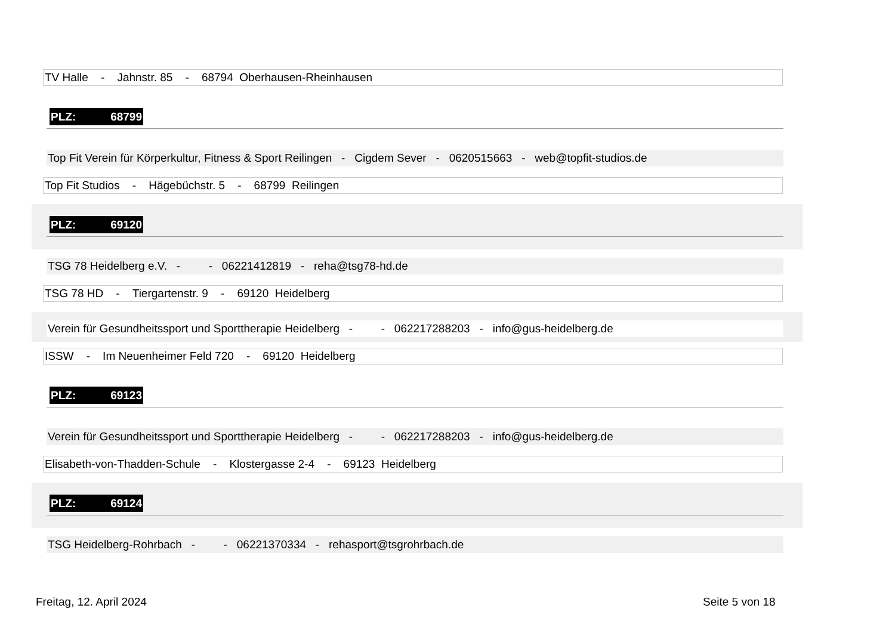TV Halle - Jahnstr. 85 - 68794 Oberhausen-Rheinhausen
PLZ: 68799
Top Fit Verein für Körperkultur, Fitness & Sport Reilingen - Cigdem Sever - 0620515663 - web@topfit-studios.de
Top Fit Studios - Hägebüchstr. 5 - 68799 Reilingen
PLZ: 69120
TSG 78 Heidelberg e.V. - - 06221412819 - reha@tsg78-hd.de
TSG 78 HD - Tiergartenstr. 9 - 69120 Heidelberg
Verein für Gesundheitssport und Sporttherapie Heidelberg - - 062217288203 - info@gus-heidelberg.de
ISSW - Im Neuenheimer Feld 720 - 69120 Heidelberg
PLZ: 69123
Verein für Gesundheitssport und Sporttherapie Heidelberg - - 062217288203 - info@gus-heidelberg.de
Elisabeth-von-Thadden-Schule - Klostergasse 2-4 - 69123 Heidelberg
PLZ: 69124
TSG Heidelberg-Rohrbach - - 06221370334 - rehasport@tsgrohrbach.de
Freitag, 12. April 2024 Seite 5 von 18